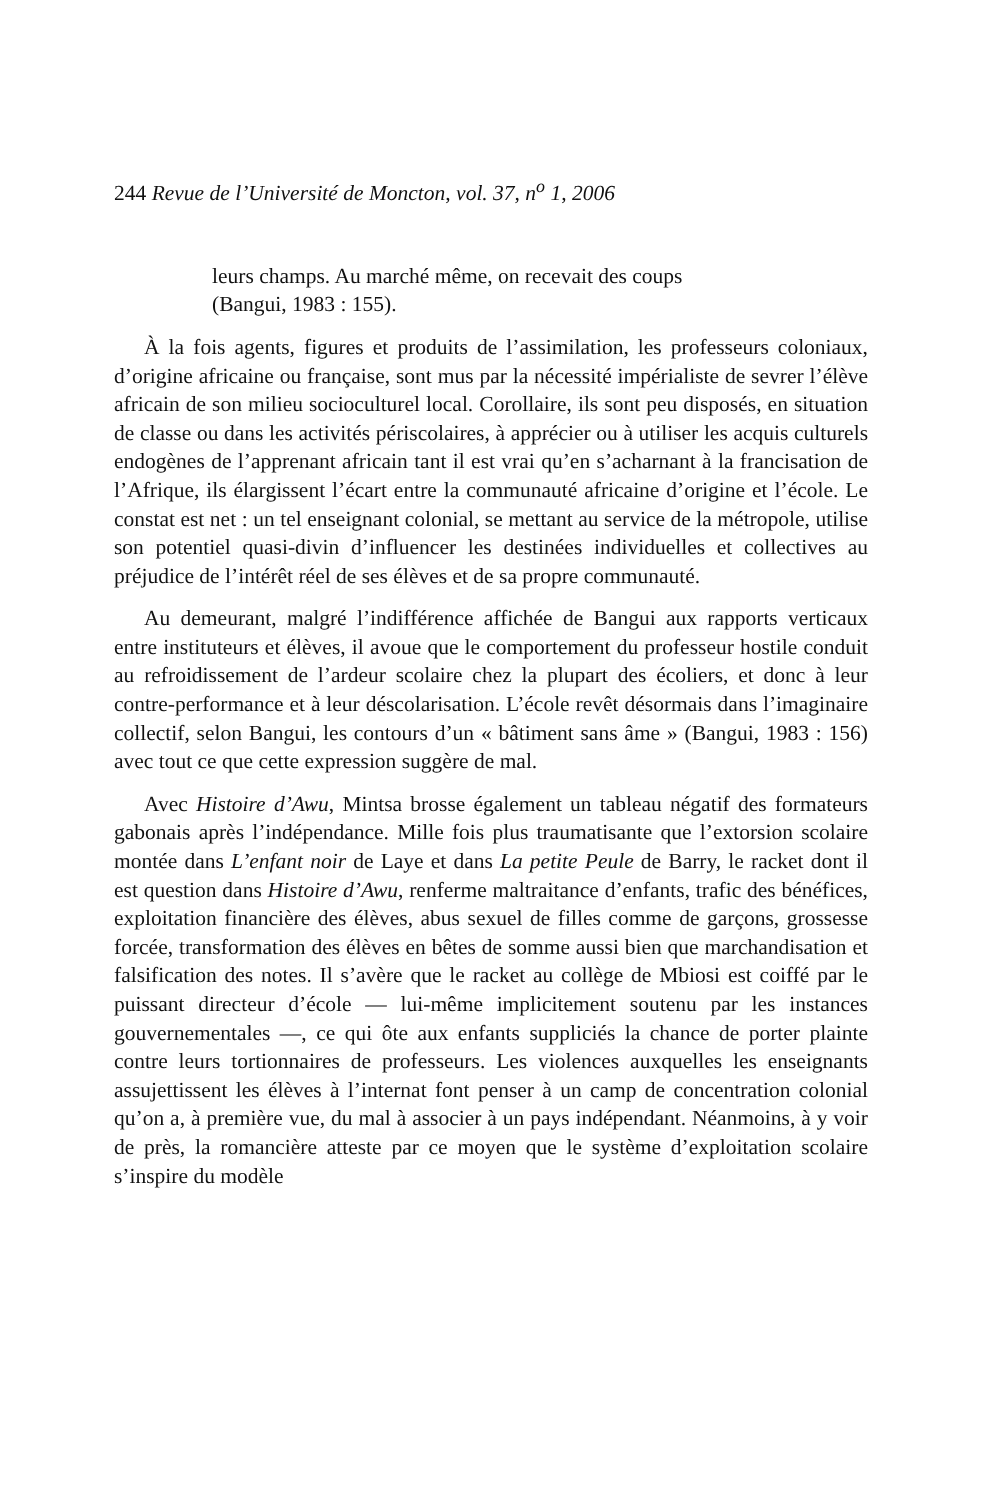244 Revue de l’Université de Moncton, vol. 37, n<sup>o</sup> 1, 2006
leurs champs. Au marché même, on recevait des coups
(Bangui, 1983 : 155).
À la fois agents, figures et produits de l’assimilation, les professeurs coloniaux, d’origine africaine ou française, sont mus par la nécessité impérialiste de sevrer l’élève africain de son milieu socioculturel local. Corollaire, ils sont peu disposés, en situation de classe ou dans les activités périscolaires, à apprécier ou à utiliser les acquis culturels endogènes de l’apprenant africain tant il est vrai qu’en s’acharnant à la francisation de l’Afrique, ils élargissent l’écart entre la communauté africaine d’origine et l’école. Le constat est net : un tel enseignant colonial, se mettant au service de la métropole, utilise son potentiel quasi-divin d’influencer les destinées individuelles et collectives au préjudice de l’intérêt réel de ses élèves et de sa propre communauté.
Au demeurant, malgré l’indifférence affichée de Bangui aux rapports verticaux entre instituteurs et élèves, il avoue que le comportement du professeur hostile conduit au refroidissement de l’ardeur scolaire chez la plupart des écoliers, et donc à leur contre-performance et à leur déscolarisation. L’école revêt désormais dans l’imaginaire collectif, selon Bangui, les contours d’un « bâtiment sans âme » (Bangui, 1983 : 156) avec tout ce que cette expression suggère de mal.
Avec Histoire d’Awu, Mintsa brosse également un tableau négatif des formateurs gabonais après l’indépendance. Mille fois plus traumatisante que l’extorsion scolaire montée dans L’enfant noir de Laye et dans La petite Peule de Barry, le racket dont il est question dans Histoire d’Awu, renferme maltraitance d’enfants, trafic des bénéfices, exploitation financière des élèves, abus sexuel de filles comme de garçons, grossesse forcée, transformation des élèves en bêtes de somme aussi bien que marchandisation et falsification des notes. Il s’avère que le racket au collège de Mbiosi est coiffé par le puissant directeur d’école — lui-même implicitement soutenu par les instances gouvernementales —, ce qui ôte aux enfants suppliciés la chance de porter plainte contre leurs tortionnaires de professeurs. Les violences auxquelles les enseignants assujettissent les élèves à l’internat font penser à un camp de concentration colonial qu’on a, à première vue, du mal à associer à un pays indépendant. Néanmoins, à y voir de près, la romancière atteste par ce moyen que le système d’exploitation scolaire s’inspire du modèle